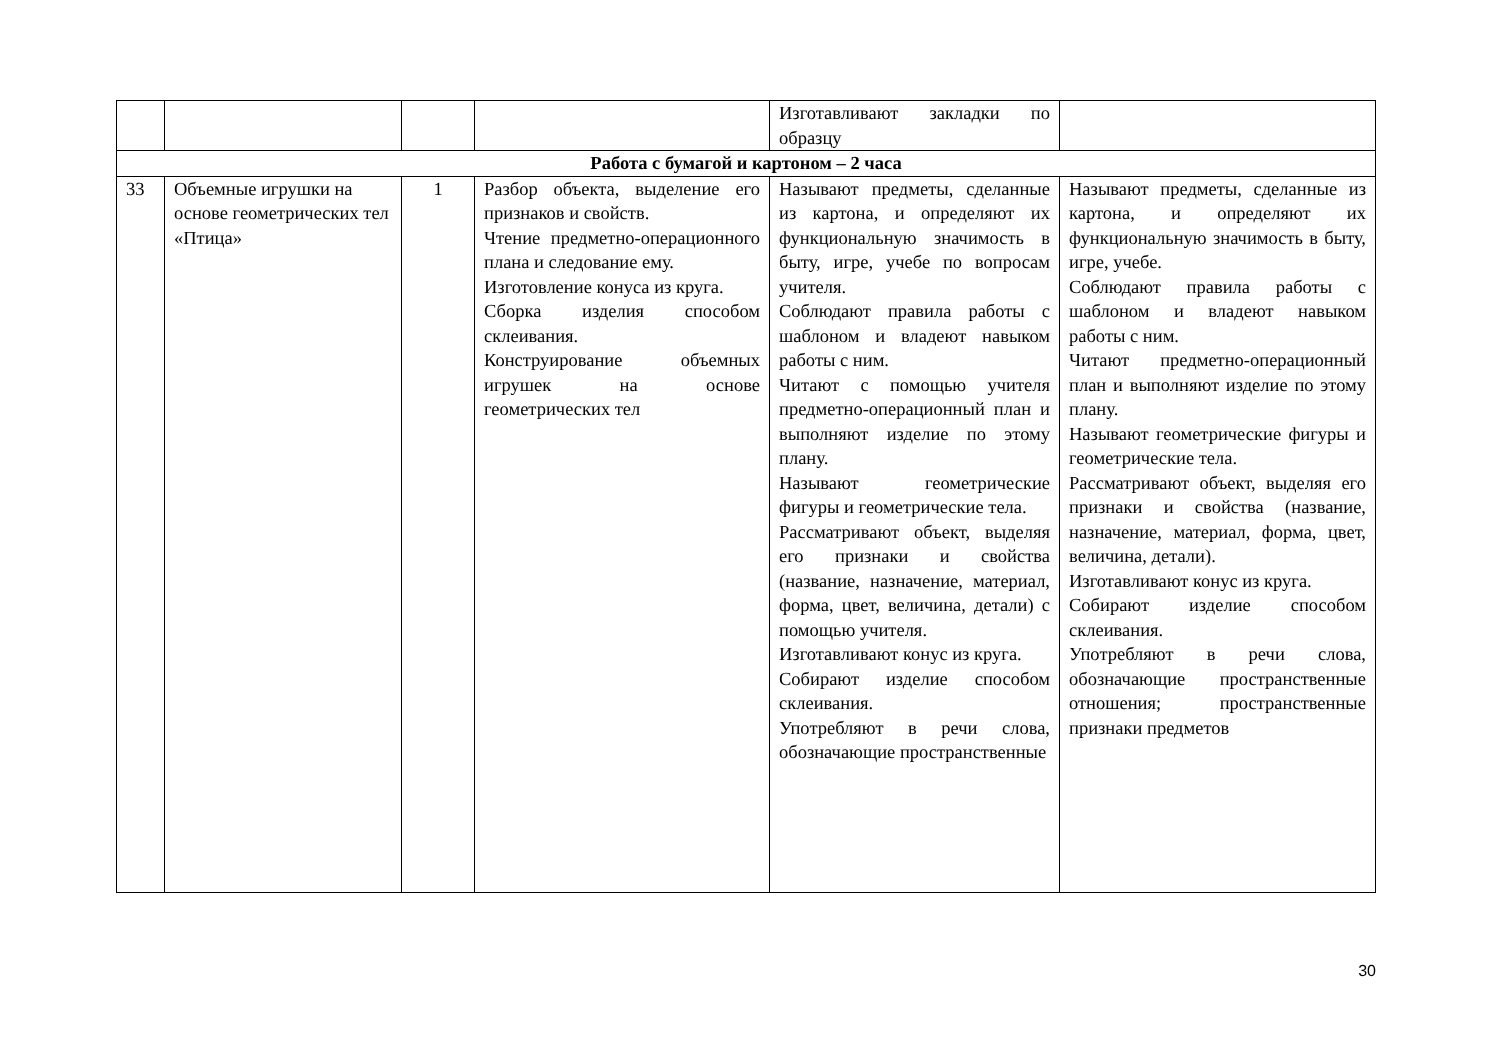| | | | | Изготавливают закладки по образцу | |
| Работа с бумагой и картоном – 2 часа | | | | | |
| 33 | Объемные игрушки на основе геометрических тел «Птица» | 1 | Разбор объекта, выделение его признаков и свойств. Чтение предметно-операционного плана и следование ему. Изготовление конуса из круга. Сборка изделия способом склеивания. Конструирование объемных игрушек на основе геометрических тел | Называют предметы, сделанные из картона, и определяют их функциональную значимость в быту, игре, учебе по вопросам учителя. Соблюдают правила работы с шаблоном и владеют навыком работы с ним. Читают с помощью учителя предметно-операционный план и выполняют изделие по этому плану. Называют геометрические фигуры и геометрические тела. Рассматривают объект, выделяя его признаки и свойства (название, назначение, материал, форма, цвет, величина, детали) с помощью учителя. Изготавливают конус из круга. Собирают изделие способом склеивания. Употребляют в речи слова, обозначающие пространственные | Называют предметы, сделанные из картона, и определяют их функциональную значимость в быту, игре, учебе. Соблюдают правила работы с шаблоном и владеют навыком работы с ним. Читают предметно-операционный план и выполняют изделие по этому плану. Называют геометрические фигуры и геометрические тела. Рассматривают объект, выделяя его признаки и свойства (название, назначение, материал, форма, цвет, величина, детали). Изготавливают конус из круга. Собирают изделие способом склеивания. Употребляют в речи слова, обозначающие пространственные отношения; пространственные признаки предметов |
30